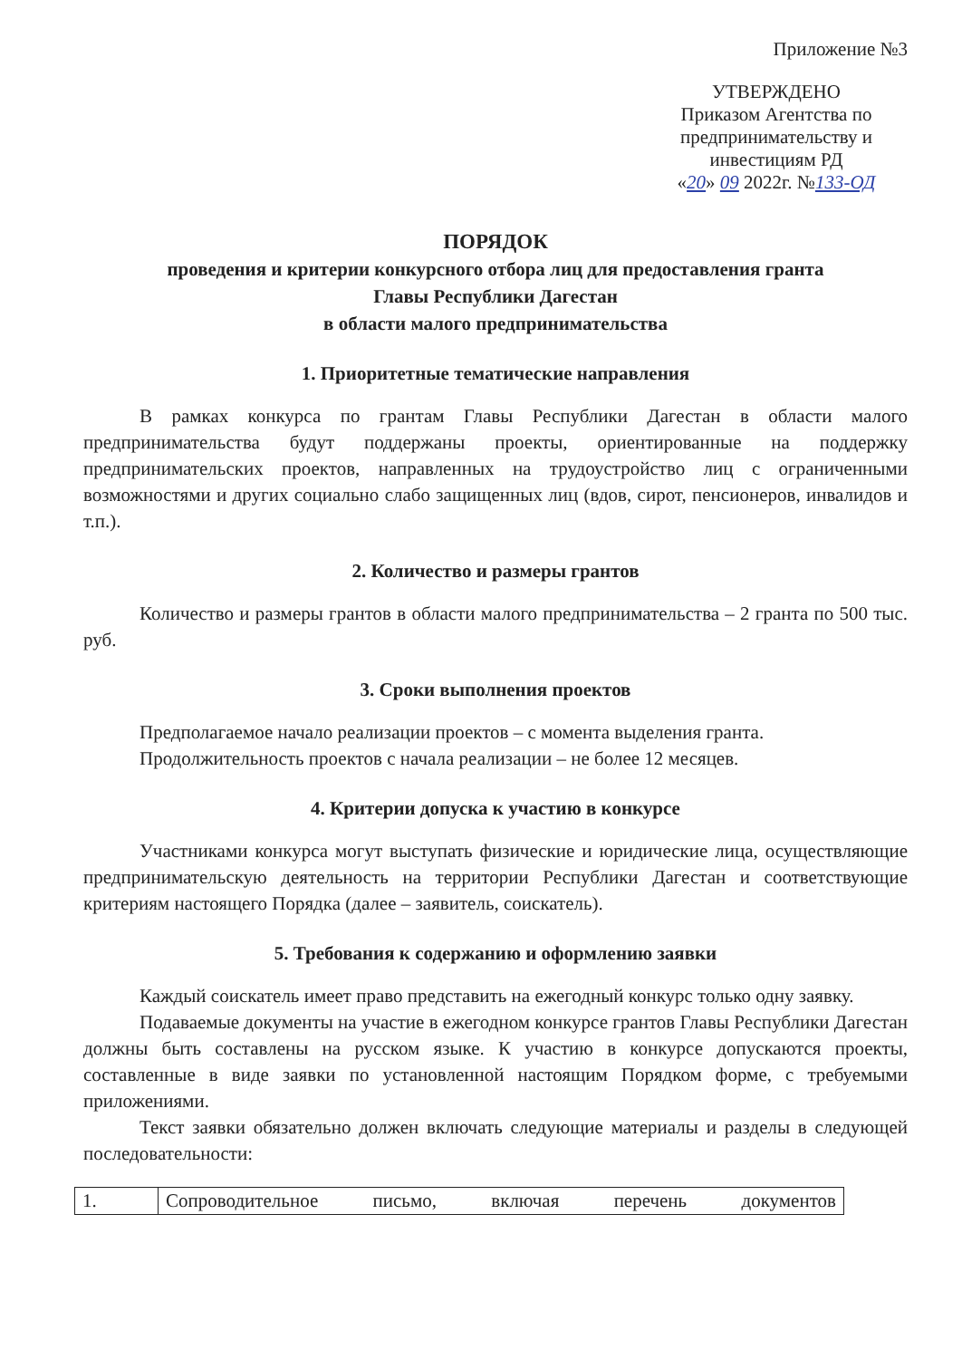Приложение №3
УТВЕРЖДЕНО
Приказом Агентства по
предпринимательству и инвестициям РД
«20» 09 2022г. №133-ОД
ПОРЯДОК
проведения и критерии конкурсного отбора лиц для предоставления гранта
Главы Республики Дагестан
в области малого предпринимательства
1. Приоритетные тематические направления
В рамках конкурса по грантам Главы Республики Дагестан в области малого предпринимательства будут поддержаны проекты, ориентированные на поддержку предпринимательских проектов, направленных на трудоустройство лиц с ограниченными возможностями и других социально слабо защищенных лиц (вдов, сирот, пенсионеров, инвалидов и т.п.).
2. Количество и размеры грантов
Количество и размеры грантов в области малого предпринимательства – 2 гранта по 500 тыс. руб.
3. Сроки выполнения проектов
Предполагаемое начало реализации проектов – с момента выделения гранта.
Продолжительность проектов с начала реализации – не более 12 месяцев.
4. Критерии допуска к участию в конкурсе
Участниками конкурса могут выступать физические и юридические лица, осуществляющие предпринимательскую деятельность на территории Республики Дагестан и соответствующие критериям настоящего Порядка (далее – заявитель, соискатель).
5. Требования к содержанию и оформлению заявки
Каждый соискатель имеет право представить на ежегодный конкурс только одну заявку.
Подаваемые документы на участие в ежегодном конкурсе грантов Главы Республики Дагестан должны быть составлены на русском языке. К участию в конкурсе допускаются проекты, составленные в виде заявки по установленной настоящим Порядком форме, с требуемыми приложениями.
Текст заявки обязательно должен включать следующие материалы и разделы в следующей последовательности:
| 1. | Сопроводительное письмо, включая перечень документов |